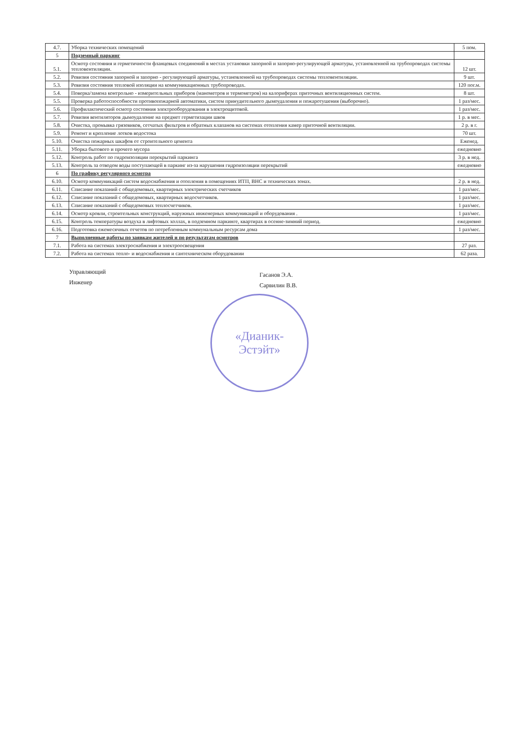| 4.7. | Уборка технических помещений | 5 пом. |
| 5 | Подземный паркинг | |
| 5.1. | Осмотр состояния и герметичности фланцевых соединений в местах установки запорной и запорно-регулирующей арматуры, установленной на трубопроводах системы тепловентиляции. | 12 шт. |
| 5.2. | Ревизия состояния запорной и запорно - регулирующей арматуры, установленной на трубопроводах системы тепловентиляции. | 9 шт. |
| 5.3. | Ревизия состояния тепловой изоляции на коммуникационных трубопроводах. | 120 пог.м. |
| 5.4. | Поверка/замена контрольно - измерительных приборов (манометров и термометров) на калориферах приточных вентиляционных систем. | 8 шт. |
| 5.5. | Проверка работоспособности противопожарной автоматики, систем принудительного дымоудаления и пожаротушения (выборочно). | 1 раз/мес. |
| 5.6. | Профилактический осмотр состояния электрооборудования в электрощитовой. | 1 раз/мес. |
| 5.7. | Ревизия вентиляторов дымоудаление на предмет герметизации швов | 1 р. в мес. |
| 5.8. | Очистка, промывка грязевиков, сетчатых фильтров и обратных клапанов на системах отопления камер приточной вентиляции. | 2 р. в г. |
| 5.9. | Ремонт и крепление лотков водостока | 70 шт. |
| 5.10. | Очистка пожарных шкафов от строительного цемента | Еженед. |
| 5.11. | Уборка бытового и прочего мусора | ежедневно |
| 5.12. | Контроль работ по гидроизоляции перекрытий паркинга | 3 р. в нед. |
| 5.13. | Контроль за отводом воды поступающей в паркинг из-за нарушения гидроизоляции перекрытий | ежедневно |
| 6 | По графику регулярного осмотра | |
| 6.10. | Осмотр коммуникаций систем водоснабжения и отопления в помещениях ИТП, ВНС и технических зонах. | 2 р. в нед. |
| 6.11. | Списание показаний с общедомовых, квартирных электрических счетчиков | 1 раз/мес. |
| 6.12. | Списание показаний с общедомовых, квартирных водосчетчиков. | 1 раз/мес. |
| 6.13. | Списание показаний с общедомовых теплосчетчиков. | 1 раз/мес. |
| 6.14. | Осмотр кровли, строительных конструкций, наружных инженерных коммуникаций и оборудования . | 1 раз/мес. |
| 6.15. | Контроль температуры воздуха в лифтовых холлах, в подземном паркинге, квартирах в осенне-зимний период. | ежедневно |
| 6.16. | Подготовка ежемесячных отчетов по потребленным коммунальным ресурсам дома | 1 раз/мес. |
| 7 | Выполненные работы по заявкам жителей и по результатам осмотров | |
| 7.1. | Работа на системах электроснабжения и электроосвещения | 27 раз. |
| 7.2. | Работа на системах тепло- и водоснабжения и сантехническом оборудовании | 62 раза. |
Управляющий
Инженер
Гасанов Э.А.
Сарвилин В.В.
«Дианик-
Эстэйт»